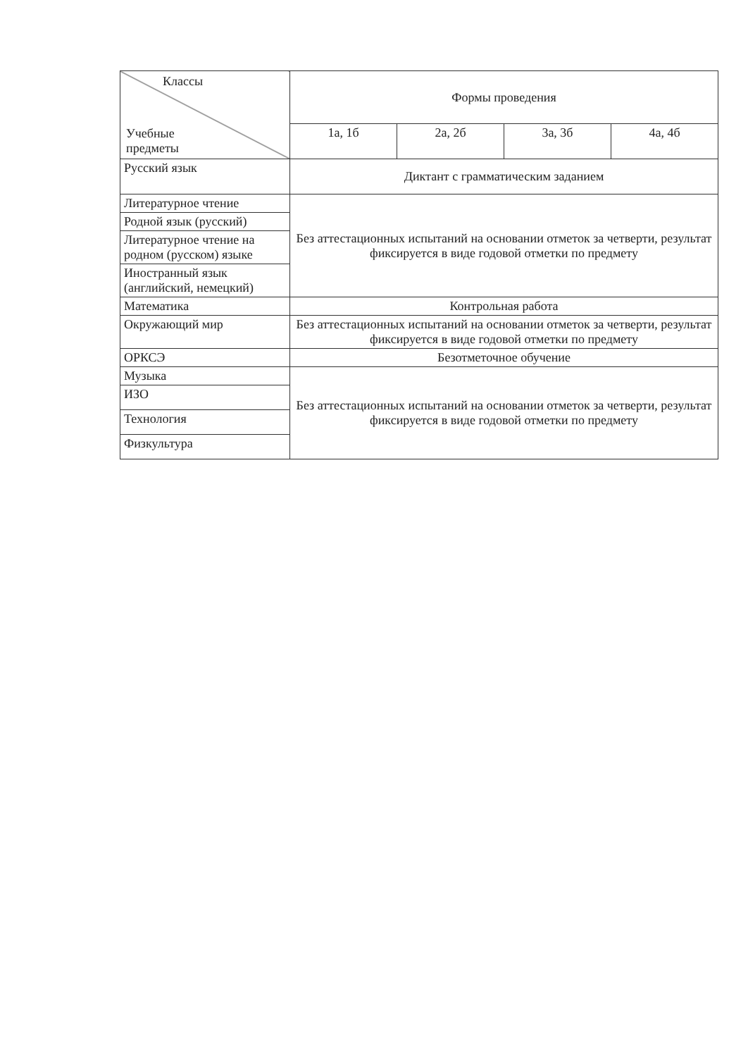| Классы Учебные предметы | Формы проведения | | | |
| --- | --- | --- | --- | --- |
| | 1а, 1б | 2а, 2б | 3а, 3б | 4а, 4б |
| Русский язык | Диктант с грамматическим заданием | | | |
| Литературное чтение | Без аттестационных испытаний на основании отметок за четверти, результат фиксируется в виде годовой отметки по предмету | | | |
| Родной язык (русский) | | | | |
| Литературное чтение на родном (русском) языке | | | | |
| Иностранный язык (английский, немецкий) | | | | |
| Математика | Контрольная работа | | | |
| Окружающий мир | Без аттестационных испытаний на основании отметок за четверти, результат фиксируется в виде годовой отметки по предмету | | | |
| ОРКСЭ | Безотметочное обучение | | | |
| Музыка | Без аттестационных испытаний на основании отметок за четверти, результат фиксируется в виде годовой отметки по предмету | | | |
| ИЗО | | | | |
| Технология | | | | |
| Физкультура | | | | |